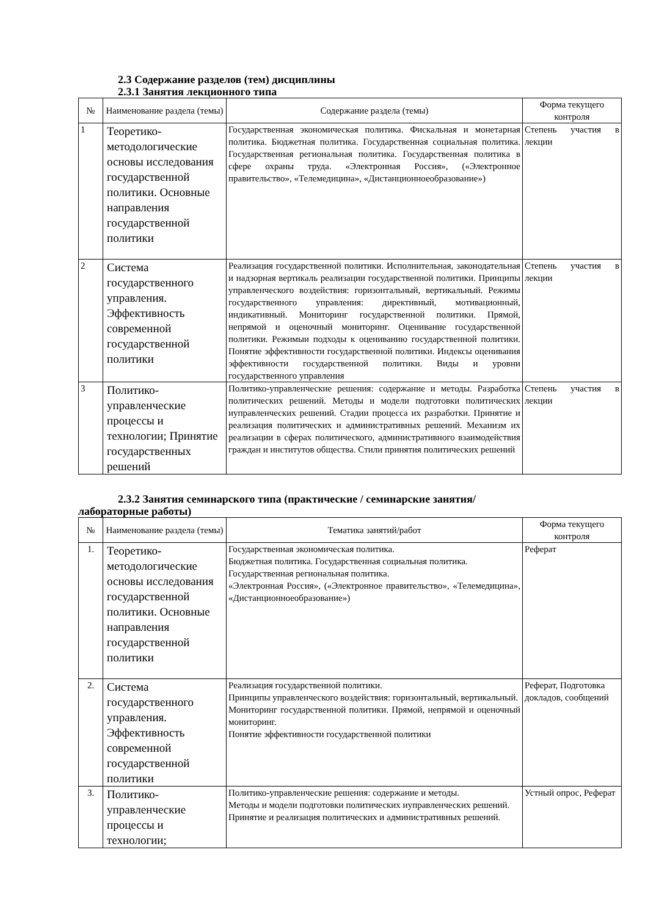2.3 Содержание разделов (тем) дисциплины
2.3.1 Занятия лекционного типа
| № | Наименование раздела (темы) | Содержание раздела (темы) | Форма текущего контроля |
| --- | --- | --- | --- |
| 1 | Теоретико-методологические основы исследования государственной политики. Основные направления государственной политики | Государственная экономическая политика. Фискальная и монетарная политика. Бюджетная политика. Государственная социальная политика. Государственная региональная политика. Государственная политика в сфере охраны труда. «Электронная Россия», («Электронное правительство», «Телемедицина», «Дистанционноеобразование») | Степень участия в лекции |
| 2 | Система государственного управления. Эффективность современной государственной политики | Реализация государственной политики. Исполнительная, законодательная и надзорная вертикаль реализации государственной политики. Принципы управленческого воздействия: горизонтальный, вертикальный. Режимы государственного управления: директивный, мотивационный, индикативный. Мониторинг государственной политики. Прямой, непрямой и оценочный мониторинг. Оценивание государственной политики. Режимыи подходы к оцениванию государственной политики. Понятие эффективности государственной политики. Индексы оценивания эффективности государственной политики. Виды и уровни государственного управления | Степень участия в лекции |
| 3 | Политико-управленческие процессы и технологии; Принятие государственных решений | Политико-управленческие решения: содержание и методы. Разработка политических решений. Методы и модели подготовки политических иуправленческих решений. Стадии процесса их разработки. Принятие и реализация политических и административных решений. Механизм их реализации в сферах политического, административного взаимодействия граждан и институтов общества. Стили принятия политических решений | Степень участия в лекции |
2.3.2 Занятия семинарского типа (практические / семинарские занятия/
лабораторные работы)
| № | Наименование раздела (темы) | Тематика занятий/работ | Форма текущего контроля |
| --- | --- | --- | --- |
| 1. | Теоретико-методологические основы исследования государственной политики. Основные направления государственной политики | Государственная экономическая политика. Бюджетная политика. Государственная социальная политика. Государственная региональная политика. «Электронная Россия», («Электронное правительство», «Телемедицина», «Дистанционноеобразование») | Реферат |
| 2. | Система государственного управления. Эффективность современной государственной политики | Реализация государственной политики. Принципы управленческого воздействия: горизонтальный, вертикальный. Мониторинг государственной политики. Прямой, непрямой и оценочный мониторинг. Понятие эффективности государственной политики | Реферат, Подготовка докладов, сообщений |
| 3. | Политико-управленческие процессы и технологии; | Политико-управленческие решения: содержание и методы. Методы и модели подготовки политических иуправленческих решений. Принятие и реализация политических и административных решений. | Устный опрос, Реферат |